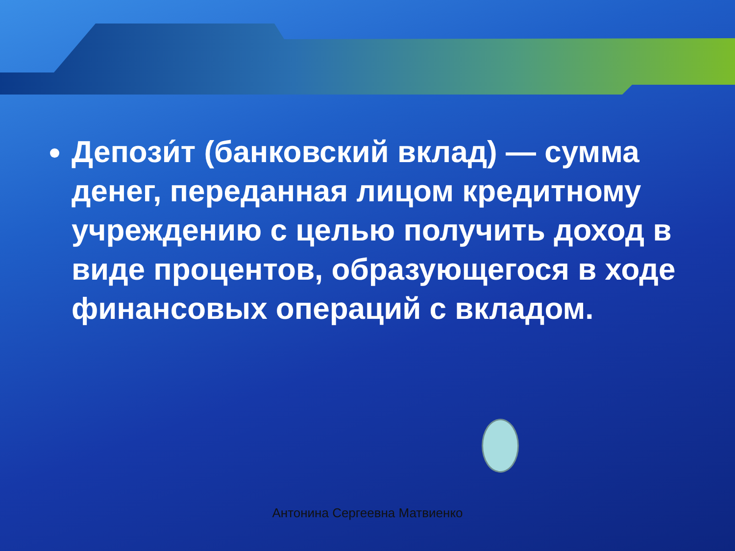Депози́т (банковский вклад) — сумма денег, переданная лицом кредитному учреждению с целью получить доход в виде процентов, образующегося в ходе финансовых операций с вкладом.
Антонина Сергеевна Матвиенко